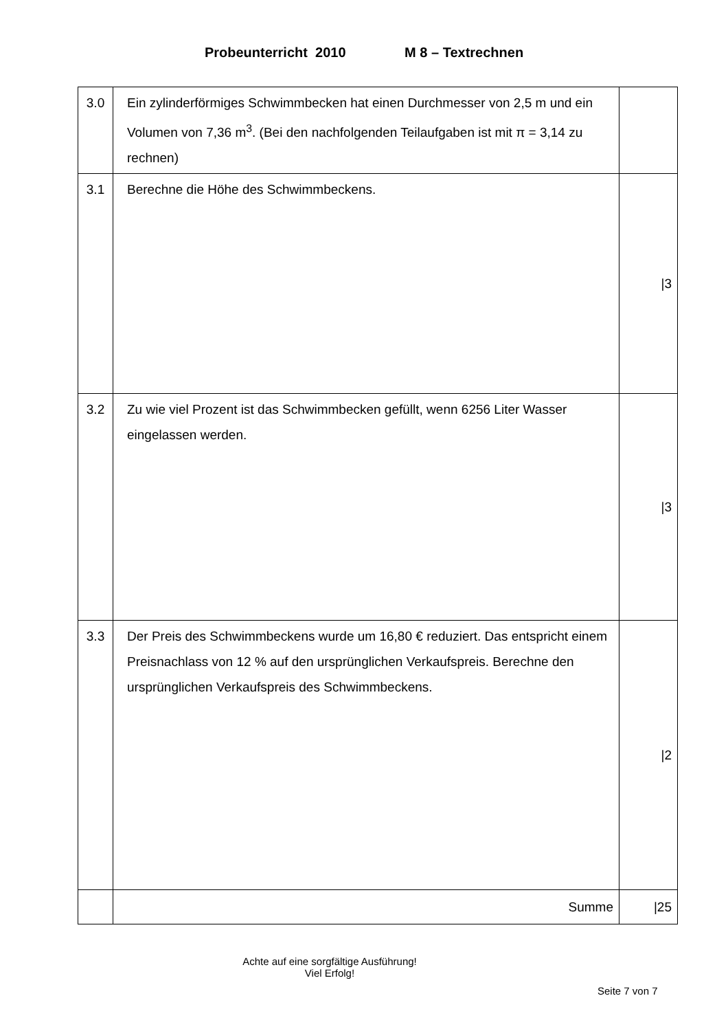Probeunterricht 2010 M 8 – Textrechnen
| 3.0 | Ein zylinderförmiges Schwimmbecken hat einen Durchmesser von 2,5 m und ein Volumen von 7,36 m<sup>3</sup>. (Bei den nachfolgenden Teilaufgaben ist mit π = 3,14 zu rechnen) | |
| 3.1 | Berechne die Höhe des Schwimmbeckens. | /3 |
| 3.2 | Zu wie viel Prozent ist das Schwimmbecken gefüllt, wenn 6256 Liter Wasser eingelassen werden. | /3 |
| 3.3 | Der Preis des Schwimmbeckens wurde um 16,80 € reduziert. Das entspricht einem Preisnachlass von 12 % auf den ursprünglichen Verkaufspreis. Berechne den ursprünglichen Verkaufspreis des Schwimmbeckens. | /2 |
| | Summe | /25 |
Achte auf eine sorgfältige Ausführung!
Viel Erfolg!
Seite 7 von 7